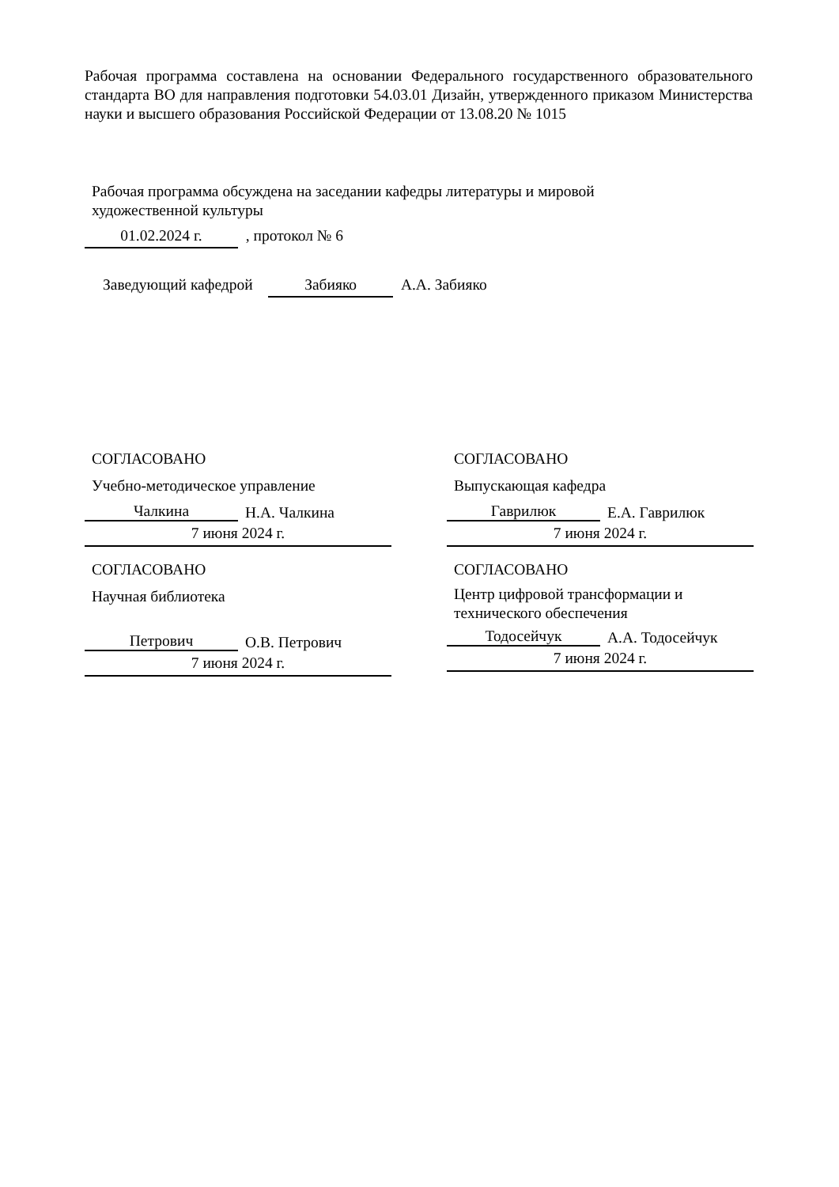Рабочая программа составлена на основании Федерального государственного образовательного стандарта ВО для направления подготовки 54.03.01 Дизайн, утвержденного приказом Министерства науки и высшего образования Российской Федерации от 13.08.20 № 1015
Рабочая программа обсуждена на заседании кафедры литературы и мировой
художественной культуры
01.02.2024 г. , протокол № 6
Заведующий кафедрой Забияко А.А. Забияко
СОГЛАСОВАНО
Учебно-методическое управление
Чалкина Н.А. Чалкина
7 июня 2024 г.
СОГЛАСОВАНО
Выпускающая кафедра
Гаврилюк Е.А. Гаврилюк
7 июня 2024 г.
СОГЛАСОВАНО
Научная библиотека
Петрович О.В. Петрович
7 июня 2024 г.
СОГЛАСОВАНО
Центр цифровой трансформации и
технического обеспечения
Тодосейчук А.А. Тодосейчук
7 июня 2024 г.